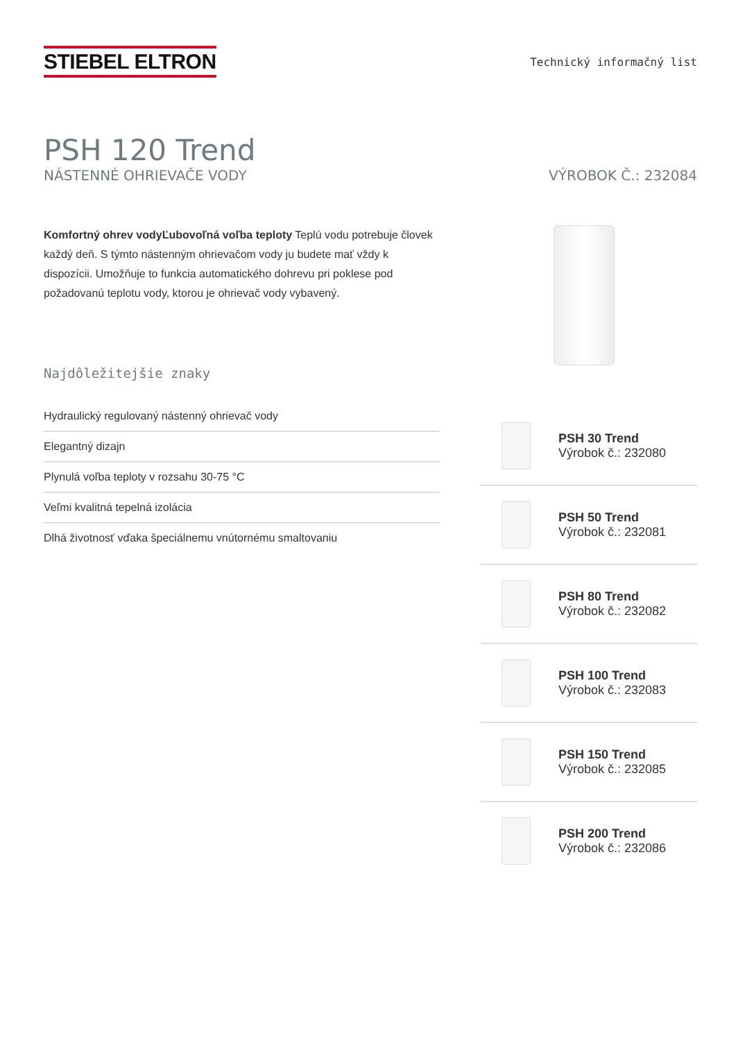STIEBEL ELTRON
Technický informačný list
PSH 120 Trend
NÁSTENNÉ OHRIEVAČE VODY VÝROBOK Č.: 232084
Komfortný ohrev vodyĽubovoľná voľba teploty Teplú vodu potrebuje človek každý deň. S týmto nástenným ohrievačom vody ju budete mať vždy k dispozícii. Umožňuje to funkcia automatického dohrevu pri poklese pod požadovanú teplotu vody, ktorou je ohrievač vody vybavený.
Najdôležitejšie znaky
Hydraulický regulovaný nástenný ohrievač vody
Elegantný dizajn
Plynulá voľba teploty v rozsahu 30-75 °C
Veľmi kvalitná tepelná izolácia
Dlhá životnosť vďaka špeciálnemu vnútornému smaltovaniu
PSH 30 Trend
Výrobok č.: 232080
PSH 50 Trend
Výrobok č.: 232081
PSH 80 Trend
Výrobok č.: 232082
PSH 100 Trend
Výrobok č.: 232083
PSH 150 Trend
Výrobok č.: 232085
PSH 200 Trend
Výrobok č.: 232086